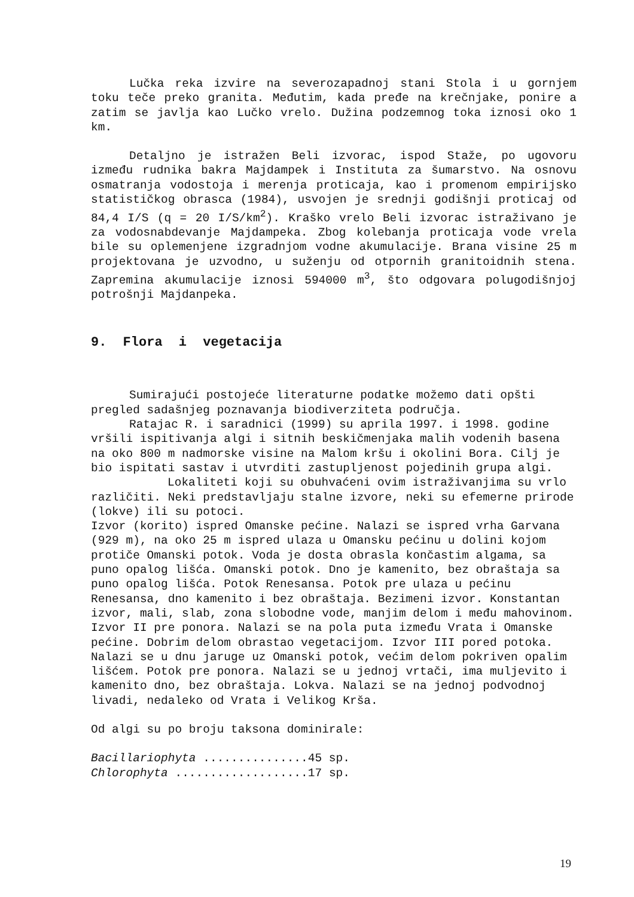Lučka reka izvire na severozapadnoj stani Stola i u gornjem toku teče preko granita. Međutim, kada pređe na krečnjake, ponire a zatim se javlja kao Lučko vrelo. Dužina podzemnog toka iznosi oko 1 km.
Detaljno je istražen Beli izvorac, ispod Staže, po ugovoru između rudnika bakra Majdampek i Instituta za šumarstvo. Na osnovu osmatranja vodostoja i merenja proticaja, kao i promenom empirijsko statističkog obrasca (1984), usvojen je srednji godišnji proticaj od 84,4 I/S (q = 20 I/S/km<sup>2</sup>). Kraško vrelo Beli izvorac istraživano je za vodosnabdevanje Majdampeka. Zbog kolebanja proticaja vode vrela bile su oplemenjene izgradnjom vodne akumulacije. Brana visine 25 m projektovana je uzvodno, u suženju od otpornih granitoidnih stena. Zapremina akumulacije iznosi 594000 m<sup>3</sup>, što odgovara polugodišnjoj potrošnji Majdanpeka.
9. Flora i vegetacija
Sumirajući postojeće literaturne podatke možemo dati opšti pregled sadašnjeg poznavanja biodiverziteta područja.
Ratajac R. i saradnici (1999) su aprila 1997. i 1998. godine vršili ispitivanja algi i sitnih beskičmenjaka malih vodenih basena na oko 800 m nadmorske visine na Malom kršu i okolini Bora. Cilj je bio ispitati sastav i utvrditi zastupljenost pojedinih grupa algi.
Lokaliteti koji su obuhvaćeni ovim istraživanjima su vrlo različiti. Neki predstavljaju stalne izvore, neki su efemerne prirode (lokve) ili su potoci.
Izvor (korito) ispred Omanske pećine. Nalazi se ispred vrha Garvana (929 m), na oko 25 m ispred ulaza u Omansku pećinu u dolini kojom protiče Omanski potok. Voda je dosta obrasla končastim algama, sa puno opalog lišća. Omanski potok. Dno je kamenito, bez obraštaja sa puno opalog lišća. Potok Renesansa. Potok pre ulaza u pećinu Renesansa, dno kamenito i bez obraštaja. Bezimeni izvor. Konstantan izvor, mali, slab, zona slobodne vode, manjim delom i među mahovinom. Izvor II pre ponora. Nalazi se na pola puta između Vrata i Omanske pećine. Dobrim delom obrastao vegetacijom. Izvor III pored potoka. Nalazi se u dnu jaruge uz Omanski potok, većim delom pokriven opalim lišćem. Potok pre ponora. Nalazi se u jednoj vrtači, ima muljevito i kamenito dno, bez obraštaja. Lokva. Nalazi se na jednoj podvodnoj livadi, nedaleko od Vrata i Velikog Krša.
Od algi su po broju taksona dominirale:
Bacillariophyta ...............45 sp.
Chlorophyta ...................17 sp.
19